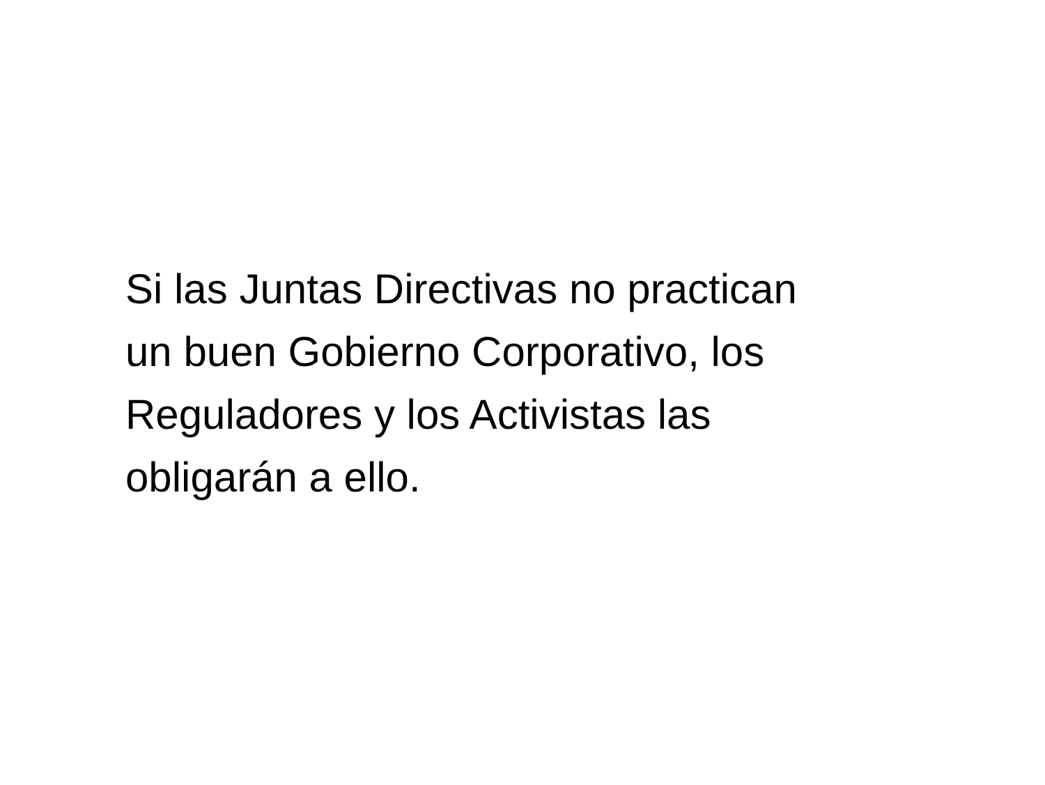Si las Juntas Directivas no practican
un buen Gobierno Corporativo, los
Reguladores y los Activistas las
obligarán a ello.